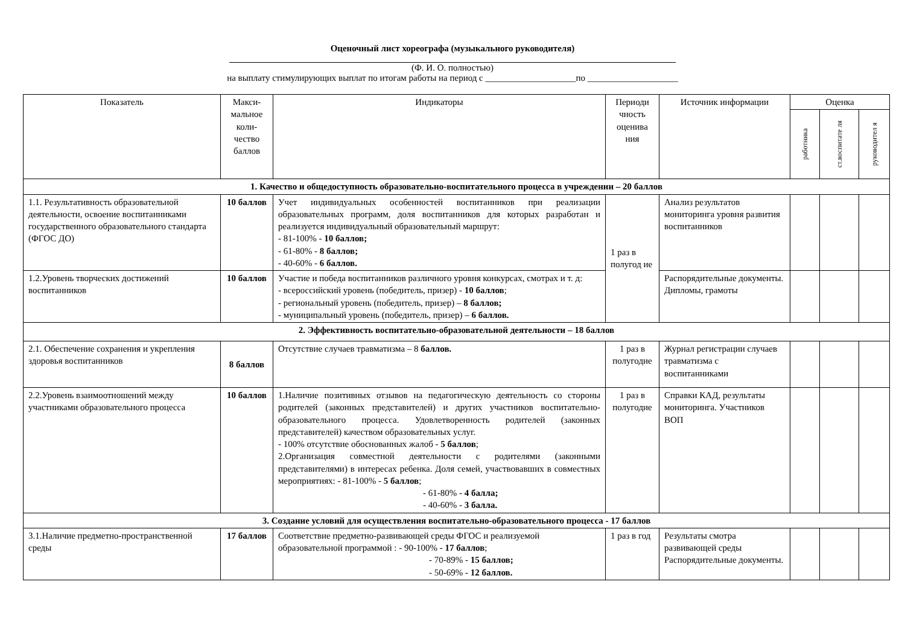Оценочный лист хореографа (музыкального руководителя)
(Ф. И. О. полностью)
на выплату стимулирующих выплат по итогам работы на период с ____________________по ____________________
| Показатель | Макси- мальное коли- чество баллов | Индикаторы | Периоди чность оценива ния | Источник информации | Оценка | | |
| --- | --- | --- | --- | --- | --- | --- | --- |
| | | | | | работника | ст.воспитате ля | руководител я |
| 1. Качество и общедоступность образовательно-воспитательного процесса в учреждении – 20 баллов | | | | | | | |
| 1.1. Результативность образовательной деятельности, освоение воспитанниками государственного образовательного стандарта (ФГОС ДО) | 10 баллов | Учет индивидуальных особенностей воспитанников при реализации образовательных программ, доля воспитанников для которых разработан и реализуется индивидуальный образовательный маршрут: - 81-100% - 10 баллов; - 61-80% - 8 баллов; - 40-60% - 6 баллов. | 1 раз в полугод ие | Анализ результатов мониторинга уровня развития воспитанников | | | |
| 1.2.Уровень творческих достижений воспитанников | 10 баллов | Участие и победа воспитанников различного уровня конкурсах, смотрах и т. д: - всероссийский уровень (победитель, призер) - 10 баллов ; - региональный уровень (победитель, призер) – 8 баллов; - муниципальный уровень (победитель, призер) – 6 баллов. | | Распорядительные документы. Дипломы, грамоты | | | |
| 2. Эффективность воспитательно-образовательной деятельности – 18 баллов | | | | | | | |
| 2.1. Обеспечение сохранения и укрепления здоровья воспитанников | 8 баллов | Отсутствие случаев травматизма – 8 баллов. | 1 раз в полугодие | Журнал регистрации случаев травматизма с воспитанниками | | | |
| 2.2.Уровень взаимоотношений между участниками образовательного процесса | 10 баллов | 1.Наличие позитивных отзывов на педагогическую деятельность со стороны родителей (законных представителей) и других участников воспитательно-образовательного процесса. Удовлетворенность родителей (законных представителей) качеством образовательных услуг. - 100% отсутствие обоснованных жалоб - 5 баллов ; 2.Организация совместной деятельности с родителями (законными представителями) в интересах ребенка. Доля семей, участвовавших в совместных мероприятиях: - 81-100% - 5 баллов ; - 61-80% - 4 балла; - 40-60% - 3 балла. | 1 раз в полугодие | Справки КАД, результаты мониторинга. Участников ВОП | | | |
| 3. Создание условий для осуществления воспитательно-образовательного процесса - 17 баллов | | | | | | | |
| 3.1.Наличие предметно-пространственной среды | 17 баллов | Соответствие предметно-развивающей среды ФГОС и реализуемой образовательной программой : - 90-100% - 17 баллов ; - 70-89% - 15 баллов; - 50-69% - 12 баллов. | 1 раз в год | Результаты смотра развивающей среды Распорядительные документы. | | | |